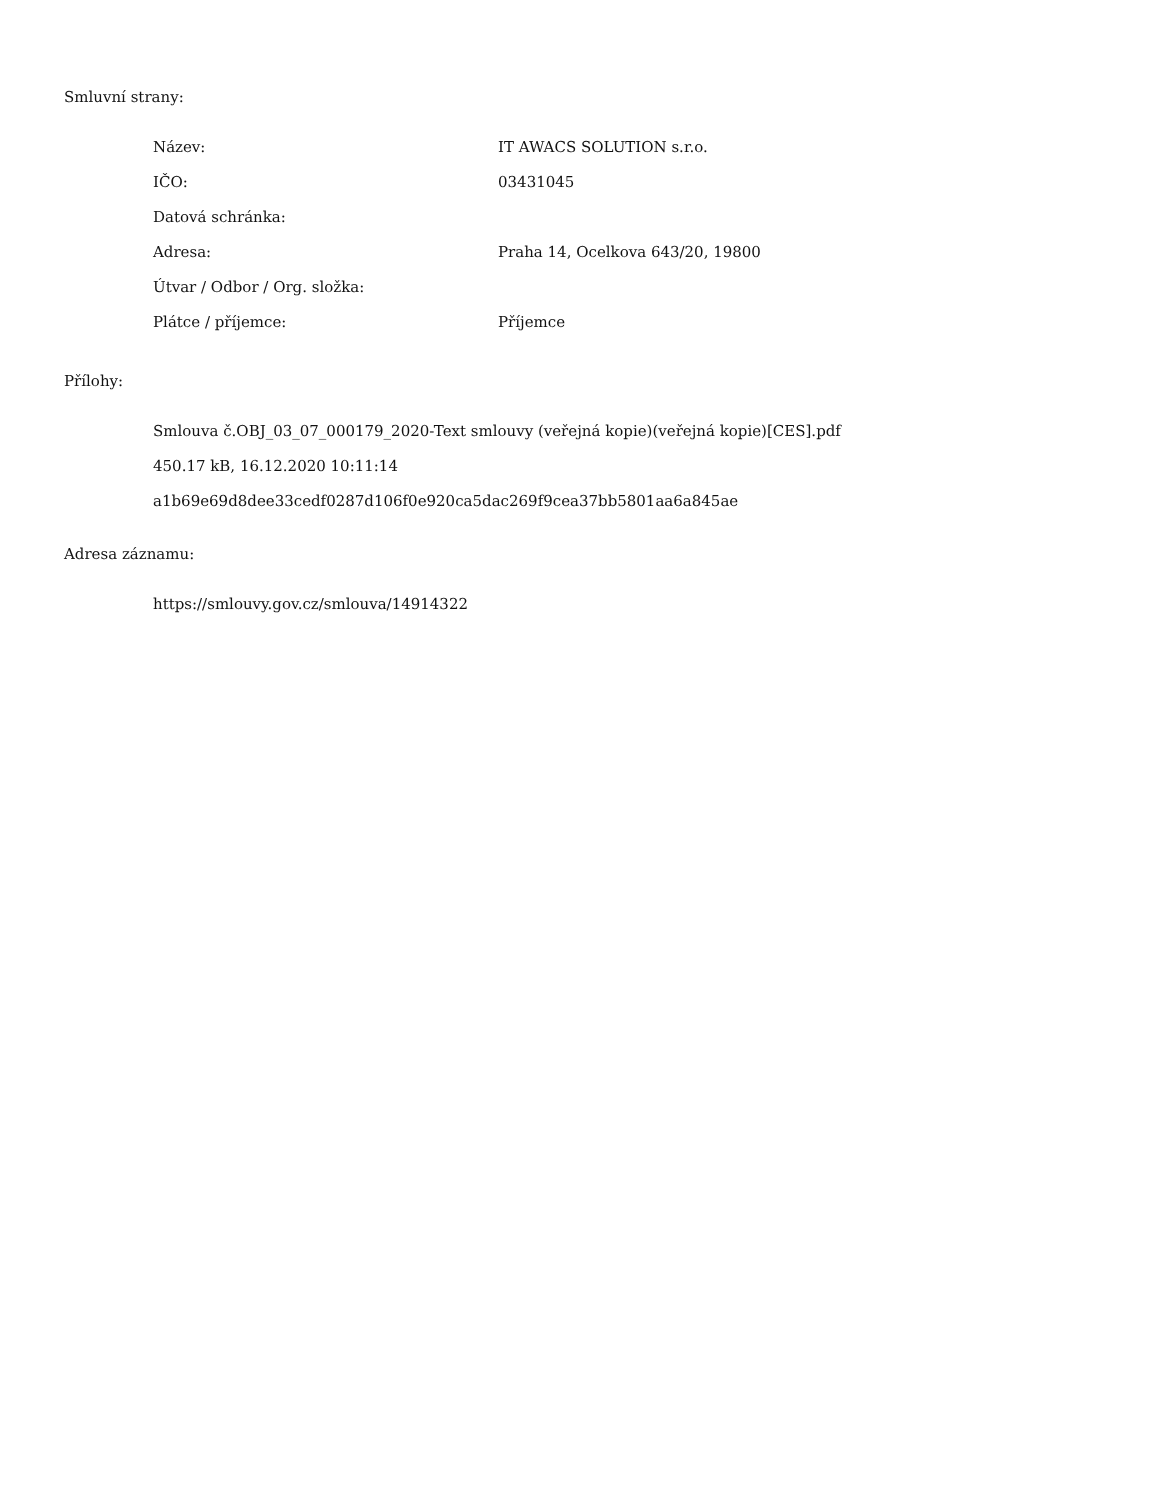Smluvní strany:
| Název: | IT AWACS SOLUTION s.r.o. |
| IČO: | 03431045 |
| Datová schránka: | |
| Adresa: | Praha 14, Ocelkova 643/20, 19800 |
| Útvar / Odbor / Org. složka: | |
| Plátce / příjemce: | Příjemce |
Přílohy:
Smlouva č.OBJ_03_07_000179_2020-Text smlouvy (veřejná kopie)(veřejná kopie)[CES].pdf
450.17 kB, 16.12.2020 10:11:14
a1b69e69d8dee33cedf0287d106f0e920ca5dac269f9cea37bb5801aa6a845ae
Adresa záznamu:
https://smlouvy.gov.cz/smlouva/14914322